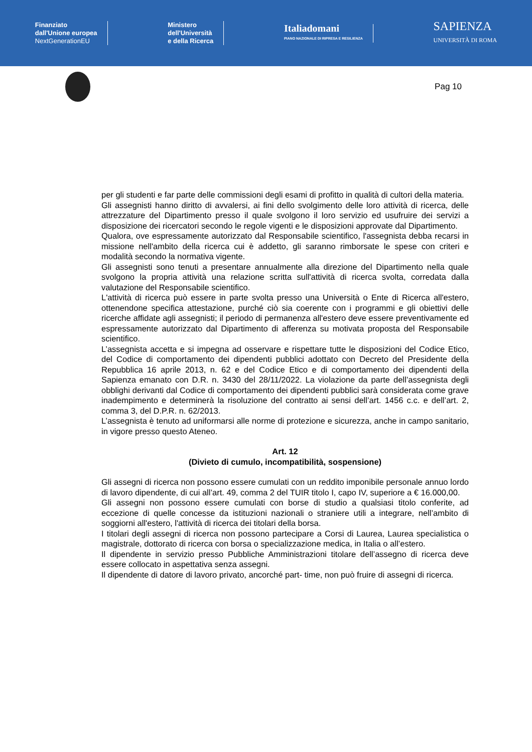Finanziato
dall'Unione europea
NextGenerationEU
Ministero
dell'Università
e della Ricerca
Italiadomani
PIANO NAZIONALE DI RIPRESA E RESILIENZA
SAPIENZA
UNIVERSITÀ DI ROMA
Pag 10
per gli studenti e far parte delle commissioni degli esami di profitto in qualità di cultori della materia.
Gli assegnisti hanno diritto di avvalersi, ai fini dello svolgimento delle loro attività di ricerca, delle attrezzature del Dipartimento presso il quale svolgono il loro servizio ed usufruire dei servizi a disposizione dei ricercatori secondo le regole vigenti e le disposizioni approvate dal Dipartimento.
Qualora, ove espressamente autorizzato dal Responsabile scientifico, l'assegnista debba recarsi in missione nell'ambito della ricerca cui è addetto, gli saranno rimborsate le spese con criteri e modalità secondo la normativa vigente.
Gli assegnisti sono tenuti a presentare annualmente alla direzione del Dipartimento nella quale svolgono la propria attività una relazione scritta sull'attività di ricerca svolta, corredata dalla valutazione del Responsabile scientifico.
L'attività di ricerca può essere in parte svolta presso una Università o Ente di Ricerca all'estero, ottenendone specifica attestazione, purché ciò sia coerente con i programmi e gli obiettivi delle ricerche affidate agli assegnisti; il periodo di permanenza all'estero deve essere preventivamente ed espressamente autorizzato dal Dipartimento di afferenza su motivata proposta del Responsabile scientifico.
L’assegnista accetta e si impegna ad osservare e rispettare tutte le disposizioni del Codice Etico, del Codice di comportamento dei dipendenti pubblici adottato con Decreto del Presidente della Repubblica 16 aprile 2013, n. 62 e del Codice Etico e di comportamento dei dipendenti della Sapienza emanato con D.R. n. 3430 del 28/11/2022. La violazione da parte dell’assegnista degli obblighi derivanti dal Codice di comportamento dei dipendenti pubblici sarà considerata come grave inadempimento e determinerà la risoluzione del contratto ai sensi dell’art. 1456 c.c. e dell’art. 2, comma 3, del D.P.R. n. 62/2013.
L’assegnista è tenuto ad uniformarsi alle norme di protezione e sicurezza, anche in campo sanitario, in vigore presso questo Ateneo.
Art. 12
(Divieto di cumulo, incompatibilità, sospensione)
Gli assegni di ricerca non possono essere cumulati con un reddito imponibile personale annuo lordo di lavoro dipendente, di cui all’art. 49, comma 2 del TUIR titolo I, capo IV, superiore a € 16.000,00.
Gli assegni non possono essere cumulati con borse di studio a qualsiasi titolo conferite, ad eccezione di quelle concesse da istituzioni nazionali o straniere utili a integrare, nell’ambito di soggiorni all'estero, l'attività di ricerca dei titolari della borsa.
I titolari degli assegni di ricerca non possono partecipare a Corsi di Laurea, Laurea specialistica o magistrale, dottorato di ricerca con borsa o specializzazione medica, in Italia o all’estero.
Il dipendente in servizio presso Pubbliche Amministrazioni titolare dell’assegno di ricerca deve essere collocato in aspettativa senza assegni.
Il dipendente di datore di lavoro privato, ancorché part- time, non può fruire di assegni di ricerca.